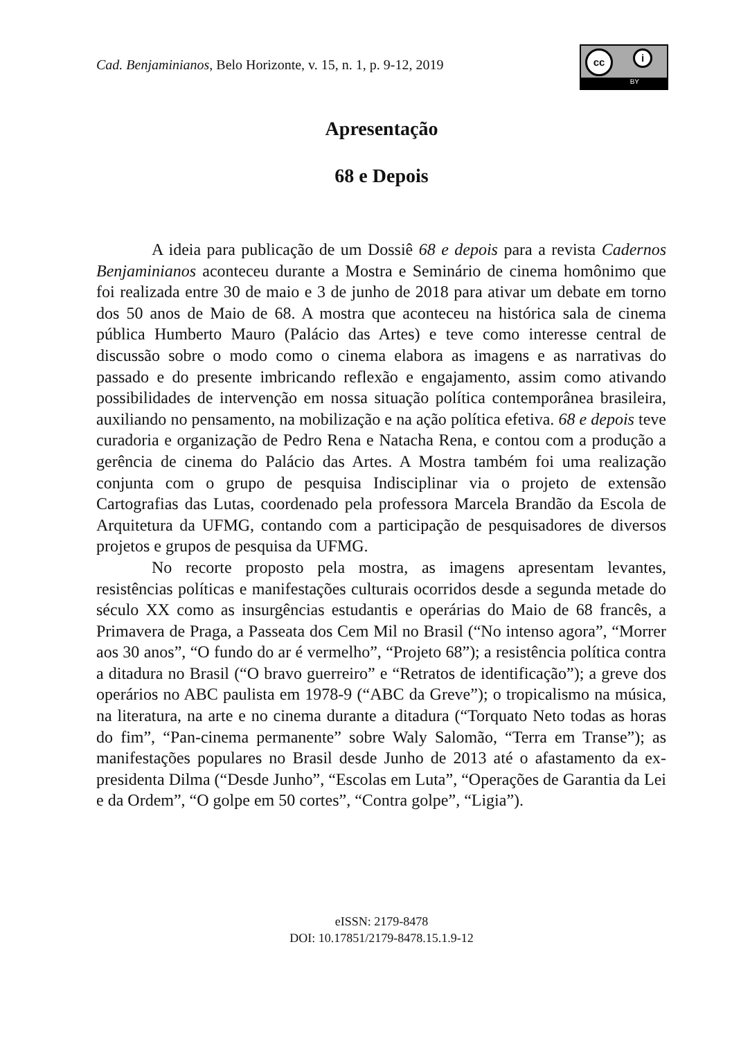Cad. Benjaminianos, Belo Horizonte, v. 15, n. 1, p. 9-12, 2019
cc i
BY
Apresentação
68 e Depois
A ideia para publicação de um Dossiê 68 e depois para a revista Cadernos Benjaminianos aconteceu durante a Mostra e Seminário de cinema homônimo que foi realizada entre 30 de maio e 3 de junho de 2018 para ativar um debate em torno dos 50 anos de Maio de 68. A mostra que aconteceu na histórica sala de cinema pública Humberto Mauro (Palácio das Artes) e teve como interesse central de discussão sobre o modo como o cinema elabora as imagens e as narrativas do passado e do presente imbricando reflexão e engajamento, assim como ativando possibilidades de intervenção em nossa situação política contemporânea brasileira, auxiliando no pensamento, na mobilização e na ação política efetiva. 68 e depois teve curadoria e organização de Pedro Rena e Natacha Rena, e contou com a produção a gerência de cinema do Palácio das Artes. A Mostra também foi uma realização conjunta com o grupo de pesquisa Indisciplinar via o projeto de extensão Cartografias das Lutas, coordenado pela professora Marcela Brandão da Escola de Arquitetura da UFMG, contando com a participação de pesquisadores de diversos projetos e grupos de pesquisa da UFMG.
No recorte proposto pela mostra, as imagens apresentam levantes, resistências políticas e manifestações culturais ocorridos desde a segunda metade do século XX como as insurgências estudantis e operárias do Maio de 68 francês, a Primavera de Praga, a Passeata dos Cem Mil no Brasil (“No intenso agora”, “Morrer aos 30 anos”, “O fundo do ar é vermelho”, “Projeto 68”); a resistência política contra a ditadura no Brasil (“O bravo guerreiro” e “Retratos de identificação”); a greve dos operários no ABC paulista em 1978-9 (“ABC da Greve”); o tropicalismo na música, na literatura, na arte e no cinema durante a ditadura (“Torquato Neto todas as horas do fim”, “Pan-cinema permanente” sobre Waly Salomão, “Terra em Transe”); as manifestações populares no Brasil desde Junho de 2013 até o afastamento da ex-presidenta Dilma (“Desde Junho”, “Escolas em Luta”, “Operações de Garantia da Lei e da Ordem”, “O golpe em 50 cortes”, “Contra golpe”, “Ligia”).
eISSN: 2179-8478
DOI: 10.17851/2179-8478.15.1.9-12